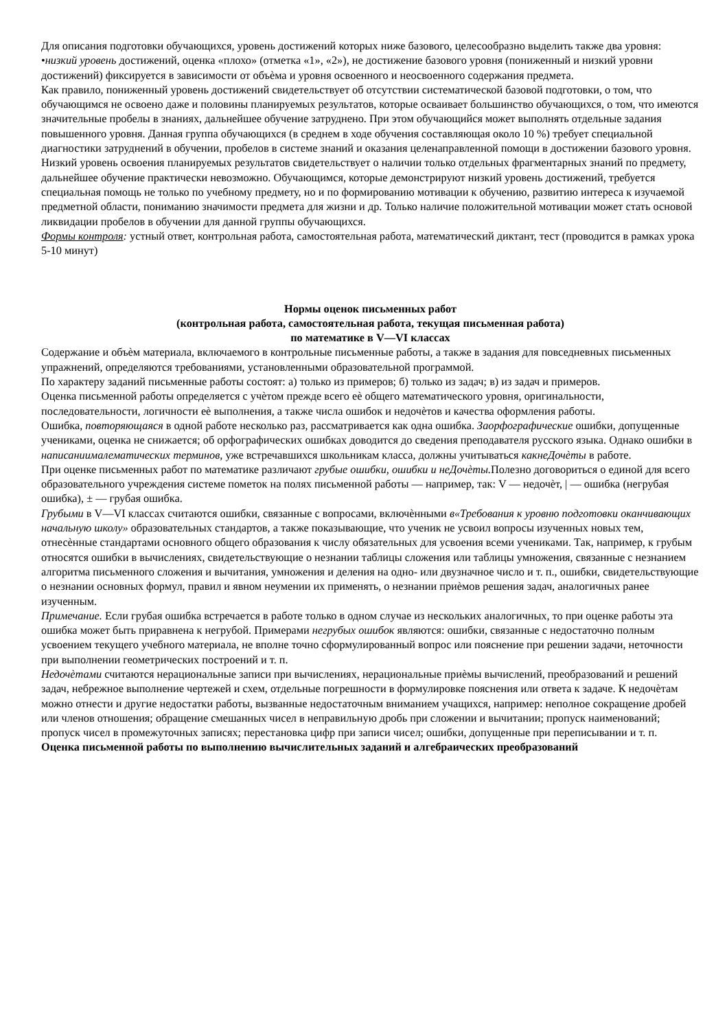Для описания подготовки обучающихся, уровень достижений которых ниже базового, целесообразно выделить также два уровня:
•низкий уровень достижений, оценка «плохо» (отметка «1», «2»), не достижение базового уровня (пониженный и низкий уровни достижений) фиксируется в зависимости от объѐма и уровня освоенного и неосвоенного содержания предмета.
Как правило, пониженный уровень достижений свидетельствует об отсутствии систематической базовой подготовки, о том, что обучающимся не освоено даже и половины планируемых результатов, которые осваивает большинство обучающихся, о том, что имеются значительные пробелы в знаниях, дальнейшее обучение затруднено. При этом обучающийся может выполнять отдельные задания повышенного уровня. Данная группа обучающихся (в среднем в ходе обучения составляющая около 10 %) требует специальной диагностики затруднений в обучении, пробелов в системе знаний и оказания целенаправленной помощи в достижении базового уровня.
Низкий уровень освоения планируемых результатов свидетельствует о наличии только отдельных фрагментарных знаний по предмету, дальнейшее обучение практически невозможно. Обучающимся, которые демонстрируют низкий уровень достижений, требуется специальная помощь не только по учебному предмету, но и по формированию мотивации к обучению, развитию интереса к изучаемой предметной области, пониманию значимости предмета для жизни и др. Только наличие положительной мотивации может стать основой ликвидации пробелов в обучении для данной группы обучающихся.
Формы контроля: устный ответ, контрольная работа, самостоятельная работа, математический диктант, тест (проводится в рамках урока 5-10 минут)
Нормы оценок письменных работ
(контрольная работа, самостоятельная работа, текущая письменная работа)
по математике в V—VI классах
Содержание и объѐм материала, включаемого в контрольные письменные работы, а также в задания для повседневных письменных упражнений, определяются требованиями, установленными образовательной программой.
По характеру заданий письменные работы состоят: а) только из примеров; б) только из задач; в) из задач и примеров.
Оценка письменной работы определяется с учѐтом прежде всего еѐ общего математического уровня, оригинальности, последовательности, логичности еѐ выполнения, а также числа ошибок и недочѐтов и качества оформления работы.
Ошибка, повторяющаяся в одной работе несколько раз, рассматривается как одна ошибка. Заорфографические ошибки, допущенные учениками, оценка не снижается; об орфографических ошибках доводится до сведения преподавателя русского языка. Однако ошибки в написаниималематических терминов, уже встречавшихся школьникам класса, должны учитываться какнеДочѐты в работе.
При оценке письменных работ по математике различают грубые ошибки, ошибки и неДочѐты. Полезно договориться о единой для всего образовательного учреждения системе пометок на полях письменной работы — например, так: V — недочѐт, | — ошибка (негрубая ошибка), ± — грубая ошибка.
Грубыми в V—VI классах считаются ошибки, связанные с вопросами, включѐнными в«Требования к уровню подготовки оканчивающих начальную школу» образовательных стандартов, а также показывающие, что ученик не усвоил вопросы изученных новых тем, отнесѐнные стандартами основного общего образования к числу обязательных для усвоения всеми учениками. Так, например, к грубым относятся ошибки в вычислениях, свидетельствующие о незнании таблицы сложения или таблицы умножения, связанные с незнанием алгоритма письменного сложения и вычитания, умножения и деления на одно- или двузначное число и т. п., ошибки, свидетельствующие о незнании основных формул, правил и явном неумении их применять, о незнании приѐмов решения задач, аналогичных ранее изученным.
Примечание. Если грубая ошибка встречается в работе только в одном случае из нескольких аналогичных, то при оценке работы эта ошибка может быть приравнена к негрубой. Примерами негрубых ошибок являются: ошибки, связанные с недостаточно полным усвоением текущего учебного материала, не вполне точно сформулированный вопрос или пояснение при решении задачи, неточности при выполнении геометрических построений и т. п.
Недочѐтами считаются нерациональные записи при вычислениях, нерациональные приѐмы вычислений, преобразований и решений задач, небрежное выполнение чертежей и схем, отдельные погрешности в формулировке пояснения или ответа к задаче. К недочѐтам можно отнести и другие недостатки работы, вызванные недостаточным вниманием учащихся, например: неполное сокращение дробей или членов отношения; обращение смешанных чисел в неправильную дробь при сложении и вычитании; пропуск наименований; пропуск чисел в промежуточных записях; перестановка цифр при записи чисел; ошибки, допущенные при переписывании и т. п.
Оценка письменной работы по выполнению вычислительных заданий и алгебраических преобразований